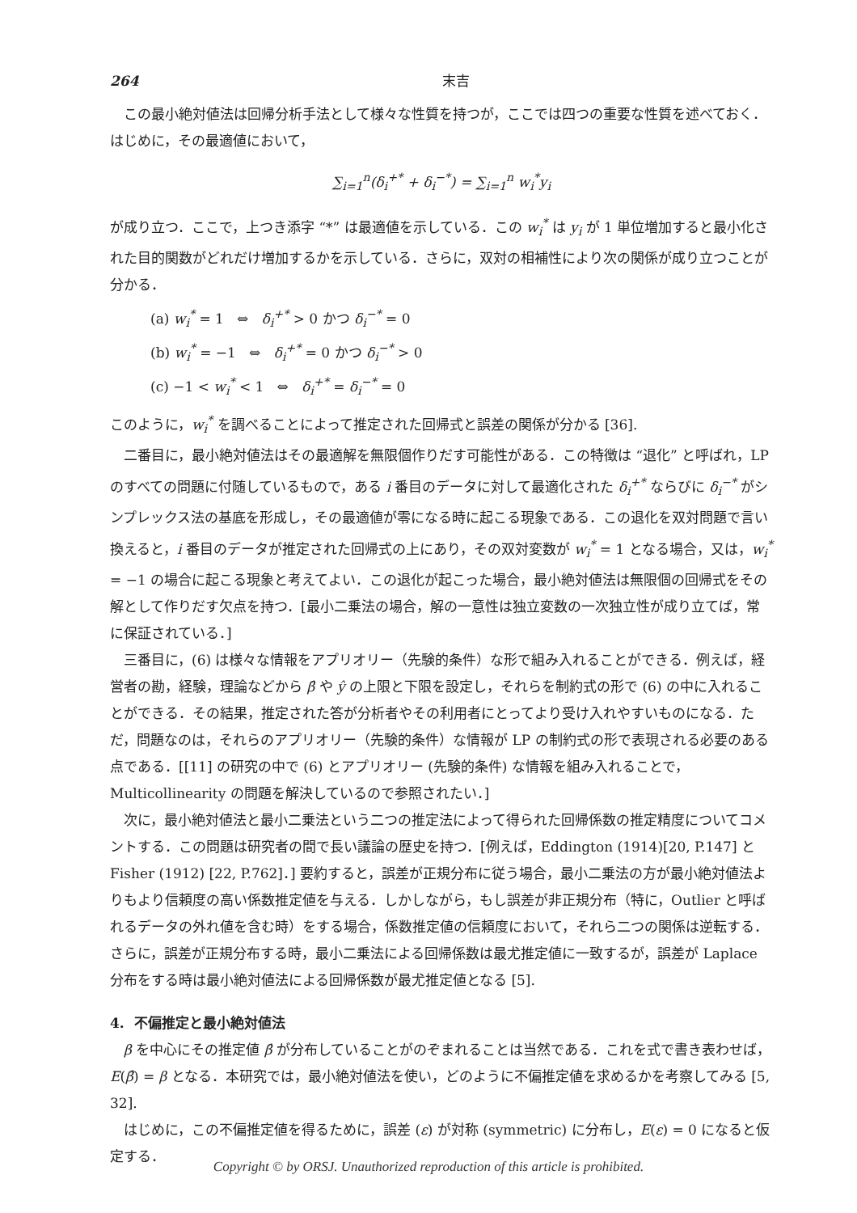264 末吉
この最小絶対値法は回帰分析手法として様々な性質を持つが，ここでは四つの重要な性質を述べておく．はじめに，その最適値において，
∑<sub>i=1</sub><sup>n</sup>(δ<sub>i</sub><sup>+*</sup> + δ<sub>i</sub><sup>−*</sup>) = ∑<sub>i=1</sub><sup>n</sup> w<sub>i</sub><sup>*</sup>y<sub>i</sub>
が成り立つ．ここで，上つき添字 “*” は最適値を示している．この w<sub>i</sub><sup>*</sup> は y<sub>i</sub> が 1 単位増加すると最小化された目的関数がどれだけ増加するかを示している．さらに，双対の相補性により次の関係が成り立つことが分かる．
(a) w<sub>i</sub><sup>*</sup> = 1 ⇔ δ<sub>i</sub><sup>+*</sup> > 0 かつ δ<sub>i</sub><sup>−*</sup> = 0
(b) w<sub>i</sub><sup>*</sup> = −1 ⇔ δ<sub>i</sub><sup>+*</sup> = 0 かつ δ<sub>i</sub><sup>−*</sup> > 0
(c) −1 < w<sub>i</sub><sup>*</sup> < 1 ⇔ δ<sub>i</sub><sup>+*</sup> = δ<sub>i</sub><sup>−*</sup> = 0
このように，w<sub>i</sub><sup>*</sup> を調べることによって推定された回帰式と誤差の関係が分かる [36].
二番目に，最小絶対値法はその最適解を無限個作りだす可能性がある．この特徴は “退化” と呼ばれ，LP のすべての問題に付随しているもので，ある i 番目のデータに対して最適化された δ<sub>i</sub><sup>+*</sup> ならびに δ<sub>i</sub><sup>−*</sup> がシンプレックス法の基底を形成し，その最適値が零になる時に起こる現象である．この退化を双対問題で言い換えると，i 番目のデータが推定された回帰式の上にあり，その双対変数が w<sub>i</sub><sup>*</sup> = 1 となる場合，又は，w<sub>i</sub><sup>*</sup> = −1 の場合に起こる現象と考えてよい．この退化が起こった場合，最小絶対値法は無限個の回帰式をその解として作りだす欠点を持つ．[最小二乗法の場合，解の一意性は独立変数の一次独立性が成り立てば，常に保証されている．]
三番目に，(6) は様々な情報をアプリオリー（先験的条件）な形で組み入れることができる．例えば，経営者の勘，経験，理論などから β̂ や ŷ の上限と下限を設定し，それらを制約式の形で (6) の中に入れることができる．その結果，推定された答が分析者やその利用者にとってより受け入れやすいものになる．ただ，問題なのは，それらのアプリオリー（先験的条件）な情報が LP の制約式の形で表現される必要のある点である．[[11] の研究の中で (6) とアプリオリー (先験的条件) な情報を組み入れることで，Multicollinearity の問題を解決しているので参照されたい．]
次に，最小絶対値法と最小二乗法という二つの推定法によって得られた回帰係数の推定精度についてコメントする．この問題は研究者の間で長い議論の歴史を持つ．[例えば，Eddington (1914)[20, P.147] と Fisher (1912) [22, P.762]．] 要約すると，誤差が正規分布に従う場合，最小二乗法の方が最小絶対値法よりもより信頼度の高い係数推定値を与える．しかしながら，もし誤差が非正規分布（特に，Outlier と呼ばれるデータの外れ値を含む時）をする場合，係数推定値の信頼度において，それら二つの関係は逆転する．さらに，誤差が正規分布する時，最小二乗法による回帰係数は最尤推定値に一致するが，誤差が Laplace 分布をする時は最小絶対値法による回帰係数が最尤推定値となる [5].
4. 不偏推定と最小絶対値法
β を中心にその推定値 β̂ が分布していることがのぞまれることは当然である．これを式で書き表わせば，E(β̂) = β となる．本研究では，最小絶対値法を使い，どのように不偏推定値を求めるかを考察してみる [5, 32].
はじめに，この不偏推定値を得るために，誤差 (ε) が対称 (symmetric) に分布し，E(ε) = 0 になると仮定する．
Copyright © by ORSJ. Unauthorized reproduction of this article is prohibited.